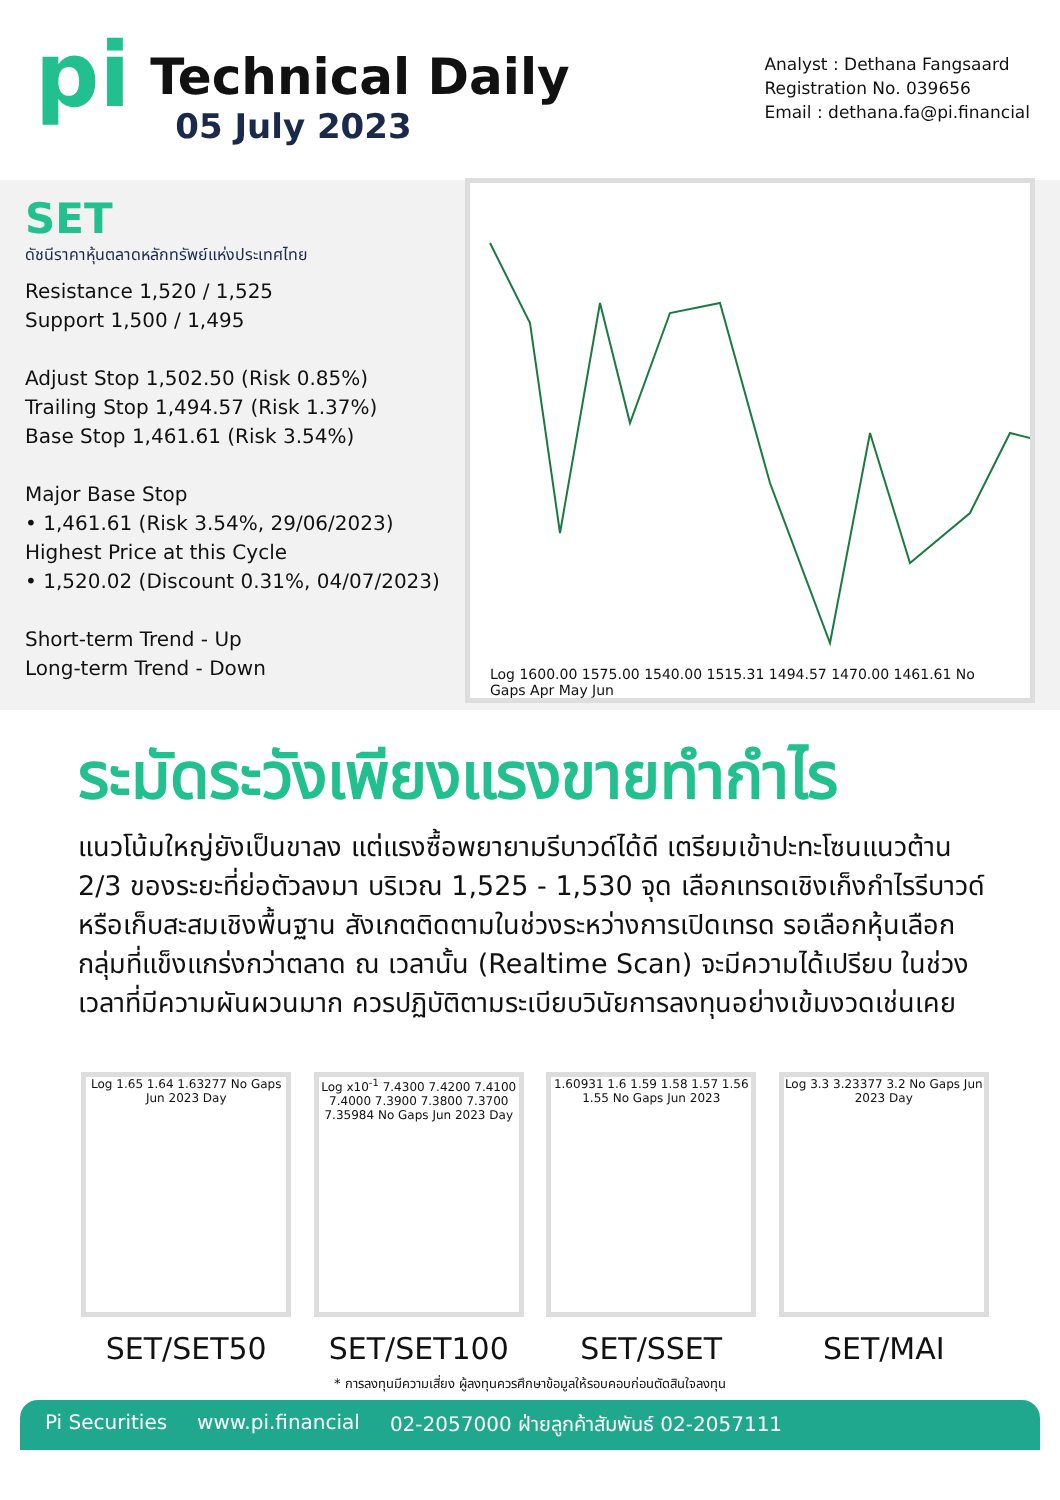pi
Technical Daily
05 July 2023
Analyst : Dethana Fangsaard
Registration No. 039656
Email : dethana.fa@pi.financial
SET
ดัชนีราคาหุ้นตลาดหลักทรัพย์แห่งประเทศไทย
Resistance 1,520 / 1,525
Support 1,500 / 1,495
Adjust Stop 1,502.50 (Risk 0.85%)
Trailing Stop 1,494.57 (Risk 1.37%)
Base Stop 1,461.61 (Risk 3.54%)
Major Base Stop
• 1,461.61 (Risk 3.54%, 29/06/2023)
Highest Price at this Cycle
• 1,520.02 (Discount 0.31%, 04/07/2023)
Short-term Trend - Up
Long-term Trend - Down
Log 1600.00 1575.00 1540.00 1515.31 1494.57 1470.00 1461.61 No Gaps Apr May Jun
ระมัดระวังเพียงแรงขายทำกำไร
แนวโน้มใหญ่ยังเป็นขาลง แต่แรงซื้อพยายามรีบาวด์ได้ดี เตรียมเข้าปะทะโซนแนวต้าน 2/3 ของระยะที่ย่อตัวลงมา บริเวณ 1,525 - 1,530 จุด เลือกเทรดเชิงเก็งกำไรรีบาวด์ หรือเก็บสะสมเชิงพื้นฐาน สังเกตติดตามในช่วงระหว่างการเปิดเทรด รอเลือกหุ้นเลือกกลุ่มที่แข็งแกร่งกว่าตลาด ณ เวลานั้น (Realtime Scan) จะมีความได้เปรียบ ในช่วงเวลาที่มีความผันผวนมาก ควรปฏิบัติตามระเบียบวินัยการลงทุนอย่างเข้มงวดเช่นเคย
Log 1.65 1.64 1.63277 No Gaps Jun 2023 Day
SET/SET50
Log x10<sup>-1</sup> 7.4300 7.4200 7.4100 7.4000 7.3900 7.3800 7.3700 7.35984 No Gaps Jun 2023 Day
SET/SET100
1.60931 1.6 1.59 1.58 1.57 1.56 1.55 No Gaps Jun 2023
SET/SSET
Log 3.3 3.23377 3.2 No Gaps Jun 2023 Day
SET/MAI
* การลงทุนมีความเสี่ยง ผู้ลงทุนควรศึกษาข้อมูลให้รอบคอบก่อนตัดสินใจลงทุน
Pi Securities www.pi.financial 02-2057000 ฝ่ายลูกค้าสัมพันธ์ 02-2057111